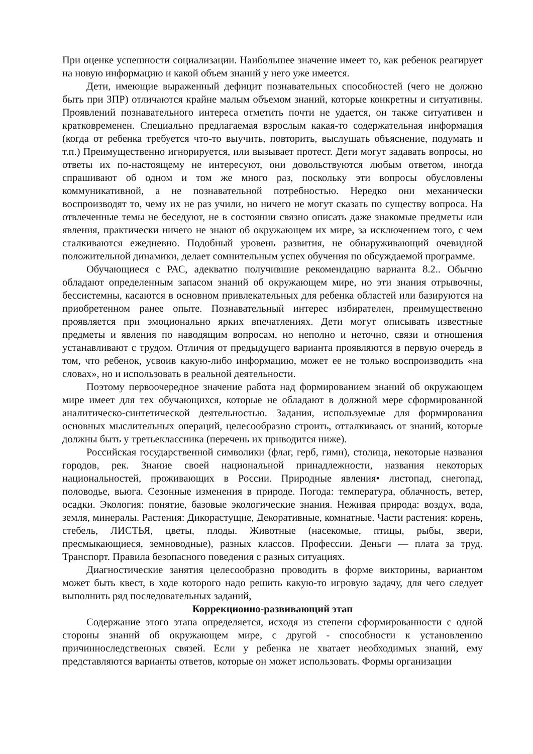При оценке успешности социализации. Наибольшее значение имеет то, как ребенок реагирует на новую информацию и какой объем знаний у него уже имеется.
Дети, имеющие выраженный дефицит познавательных способностей (чего не должно быть при ЗПР) отличаются крайне малым объемом знаний, которые конкретны и ситуативны. Проявлений познавательного интереса отметить почти не удается, он также ситуативен и кратковременен. Специально предлагаемая взрослым какая-то содержательная информация (когда от ребенка требуется что-то выучить, повторить, выслушать объяснение, подумать и т.п.) Преимущественно игнорируется, или вызывает протест. Дети могут задавать вопросы, но ответы их по-настоящему не интересуют, они довольствуются любым ответом, иногда спрашивают об одном и том же много раз, поскольку эти вопросы обусловлены коммуникативной, а не познавательной потребностью. Нередко они механически воспроизводят то, чему их не раз учили, но ничего не могут сказать по существу вопроса. На отвлеченные темы не беседуют, не в состоянии связно описать даже знакомые предметы или явления, практически ничего не знают об окружающем их мире, за исключением того, с чем сталкиваются ежедневно. Подобный уровень развития, не обнаруживающий очевидной положительной динамики, делает сомнительным успех обучения по обсуждаемой программе.
Обучающиеся с РАС, адекватно получившие рекомендацию варианта 8.2.. Обычно обладают определенным запасом знаний об окружающем мире, но эти знания отрывочны, бессистемны, касаются в основном привлекательных для ребенка областей или базируются на приобретенном ранее опыте. Познавательный интерес избирателен, преимущественно проявляется при эмоционально ярких впечатлениях. Дети могут описывать известные предметы и явления по наводящим вопросам, но неполно и неточно, связи и отношения устанавливают с трудом. Отличия от предыдущего варианта проявляются в первую очередь в том, что ребенок, усвоив какую-либо информацию, может ее не только воспроизводить «на словах», но и использовать в реальной деятельности.
Поэтому первоочередное значение работа над формированием знаний об окружающем мире имеет для тех обучающихся, которые не обладают в должной мере сформированной аналитическо-синтетической деятельностью. Задания, используемые для формирования основных мыслительных операций, целесообразно строить, отталкиваясь от знаний, которые должны быть у третьеклассника (перечень их приводится ниже).
Российская государственной символики (флаг, герб, гимн), столица, некоторые названия городов, рек. Знание своей национальной принадлежности, названия некоторых национальностей, проживающих в России. Природные явления• листопад, снегопад, половодье, вьюга. Сезонные изменения в природе. Погода: температура, облачность, ветер, осадки. Экология: понятие, базовые экологические знания. Неживая природа: воздух, вода, земля, минералы. Растения: Дикорастущие, Декоративные, комнатные. Части растения: корень, стебель, ЛИСТЬЯ, цветы, плоды. Животные (насекомые, птицы, рыбы, звери, пресмыкающиеся, земноводные), разных классов. Профессии. Деньги — плата за труд. Транспорт. Правила безопасного поведения с разных ситуациях.
Диагностические занятия целесообразно проводить в форме викторины, вариантом может быть квест, в ходе которого надо решить какую-то игровую задачу, для чего следует выполнить ряд последовательных заданий,
Коррекционно-развивающий этап
Содержание этого этапа определяется, исходя из степени сформированности с одной стороны знаний об окружающем мире, с другой - способности к установлению причинноследственных связей. Если у ребенка не хватает необходимых знаний, ему представляются варианты ответов, которые он может использовать. Формы организации